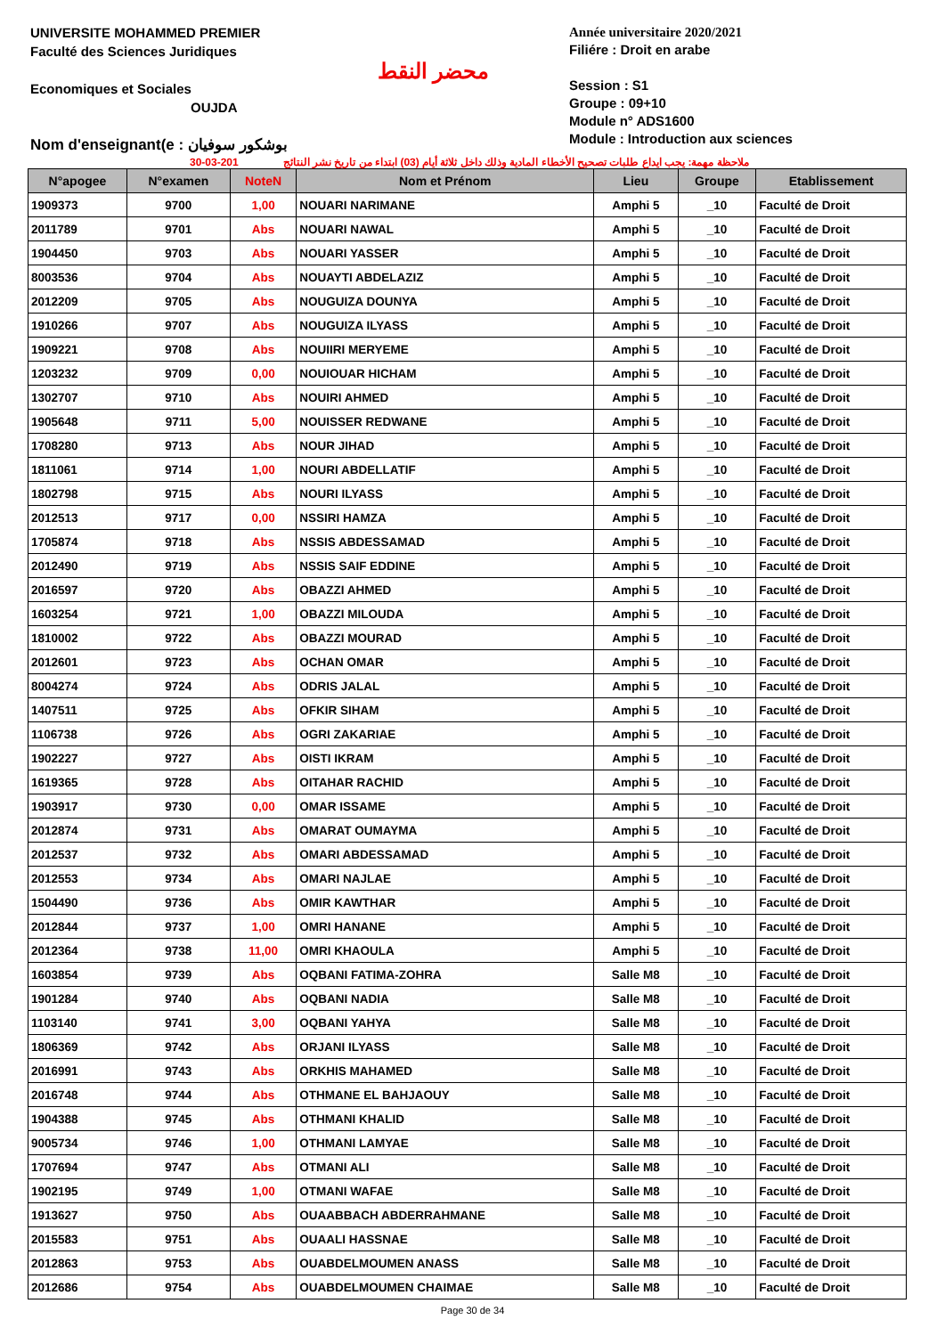UNIVERSITE MOHAMMED PREMIER
Faculté des Sciences Juridiques
Economiques et Sociales
OUJDA
Nom d'enseignant(e : بوشكور سوفيان
محضر النقط
Année universitaire 2020/2021
Filiére : Droit en arabe
Session : S1
Groupe : 09+10
Module n° ADS1600
Module : Introduction aux sciences
30-03-201 ملاحظة مهمة: يجب ايداع طلبات تصحيح الأخطاء المادية وذلك داخل ثلاثة أيام (03) ابتداء من تاريخ نشر النتائج
| N°apogee | N°examen | NoteN | Nom et Prénom | Lieu | Groupe | Etablissement |
| --- | --- | --- | --- | --- | --- | --- |
| 1909373 | 9700 | 1,00 | NOUARI NARIMANE | Amphi 5 | _10 | Faculté de Droit |
| 2011789 | 9701 | Abs | NOUARI NAWAL | Amphi 5 | _10 | Faculté de Droit |
| 1904450 | 9703 | Abs | NOUARI YASSER | Amphi 5 | _10 | Faculté de Droit |
| 8003536 | 9704 | Abs | NOUAYTI ABDELAZIZ | Amphi 5 | _10 | Faculté de Droit |
| 2012209 | 9705 | Abs | NOUGUIZA DOUNYA | Amphi 5 | _10 | Faculté de Droit |
| 1910266 | 9707 | Abs | NOUGUIZA ILYASS | Amphi 5 | _10 | Faculté de Droit |
| 1909221 | 9708 | Abs | NOUIIRI MERYEME | Amphi 5 | _10 | Faculté de Droit |
| 1203232 | 9709 | 0,00 | NOUIOUAR HICHAM | Amphi 5 | _10 | Faculté de Droit |
| 1302707 | 9710 | Abs | NOUIRI AHMED | Amphi 5 | _10 | Faculté de Droit |
| 1905648 | 9711 | 5,00 | NOUISSER REDWANE | Amphi 5 | _10 | Faculté de Droit |
| 1708280 | 9713 | Abs | NOUR JIHAD | Amphi 5 | _10 | Faculté de Droit |
| 1811061 | 9714 | 1,00 | NOURI ABDELLATIF | Amphi 5 | _10 | Faculté de Droit |
| 1802798 | 9715 | Abs | NOURI ILYASS | Amphi 5 | _10 | Faculté de Droit |
| 2012513 | 9717 | 0,00 | NSSIRI HAMZA | Amphi 5 | _10 | Faculté de Droit |
| 1705874 | 9718 | Abs | NSSIS ABDESSAMAD | Amphi 5 | _10 | Faculté de Droit |
| 2012490 | 9719 | Abs | NSSIS SAIF EDDINE | Amphi 5 | _10 | Faculté de Droit |
| 2016597 | 9720 | Abs | OBAZZI AHMED | Amphi 5 | _10 | Faculté de Droit |
| 1603254 | 9721 | 1,00 | OBAZZI MILOUDA | Amphi 5 | _10 | Faculté de Droit |
| 1810002 | 9722 | Abs | OBAZZI MOURAD | Amphi 5 | _10 | Faculté de Droit |
| 2012601 | 9723 | Abs | OCHAN OMAR | Amphi 5 | _10 | Faculté de Droit |
| 8004274 | 9724 | Abs | ODRIS JALAL | Amphi 5 | _10 | Faculté de Droit |
| 1407511 | 9725 | Abs | OFKIR SIHAM | Amphi 5 | _10 | Faculté de Droit |
| 1106738 | 9726 | Abs | OGRI ZAKARIAE | Amphi 5 | _10 | Faculté de Droit |
| 1902227 | 9727 | Abs | OISTI IKRAM | Amphi 5 | _10 | Faculté de Droit |
| 1619365 | 9728 | Abs | OITAHAR RACHID | Amphi 5 | _10 | Faculté de Droit |
| 1903917 | 9730 | 0,00 | OMAR ISSAME | Amphi 5 | _10 | Faculté de Droit |
| 2012874 | 9731 | Abs | OMARAT OUMAYMA | Amphi 5 | _10 | Faculté de Droit |
| 2012537 | 9732 | Abs | OMARI ABDESSAMAD | Amphi 5 | _10 | Faculté de Droit |
| 2012553 | 9734 | Abs | OMARI NAJLAE | Amphi 5 | _10 | Faculté de Droit |
| 1504490 | 9736 | Abs | OMIR KAWTHAR | Amphi 5 | _10 | Faculté de Droit |
| 2012844 | 9737 | 1,00 | OMRI HANANE | Amphi 5 | _10 | Faculté de Droit |
| 2012364 | 9738 | 11,00 | OMRI KHAOULA | Amphi 5 | _10 | Faculté de Droit |
| 1603854 | 9739 | Abs | OQBANI FATIMA-ZOHRA | Salle M8 | _10 | Faculté de Droit |
| 1901284 | 9740 | Abs | OQBANI NADIA | Salle M8 | _10 | Faculté de Droit |
| 1103140 | 9741 | 3,00 | OQBANI YAHYA | Salle M8 | _10 | Faculté de Droit |
| 1806369 | 9742 | Abs | ORJANI ILYASS | Salle M8 | _10 | Faculté de Droit |
| 2016991 | 9743 | Abs | ORKHIS MAHAMED | Salle M8 | _10 | Faculté de Droit |
| 2016748 | 9744 | Abs | OTHMANE EL BAHJAOUY | Salle M8 | _10 | Faculté de Droit |
| 1904388 | 9745 | Abs | OTHMANI KHALID | Salle M8 | _10 | Faculté de Droit |
| 9005734 | 9746 | 1,00 | OTHMANI LAMYAE | Salle M8 | _10 | Faculté de Droit |
| 1707694 | 9747 | Abs | OTMANI ALI | Salle M8 | _10 | Faculté de Droit |
| 1902195 | 9749 | 1,00 | OTMANI WAFAE | Salle M8 | _10 | Faculté de Droit |
| 1913627 | 9750 | Abs | OUAABBACH ABDERRAHMANE | Salle M8 | _10 | Faculté de Droit |
| 2015583 | 9751 | Abs | OUAALI HASSNAE | Salle M8 | _10 | Faculté de Droit |
| 2012863 | 9753 | Abs | OUABDELMOUMEN ANASS | Salle M8 | _10 | Faculté de Droit |
| 2012686 | 9754 | Abs | OUABDELMOUMEN CHAIMAE | Salle M8 | _10 | Faculté de Droit |
Page 30 de 34